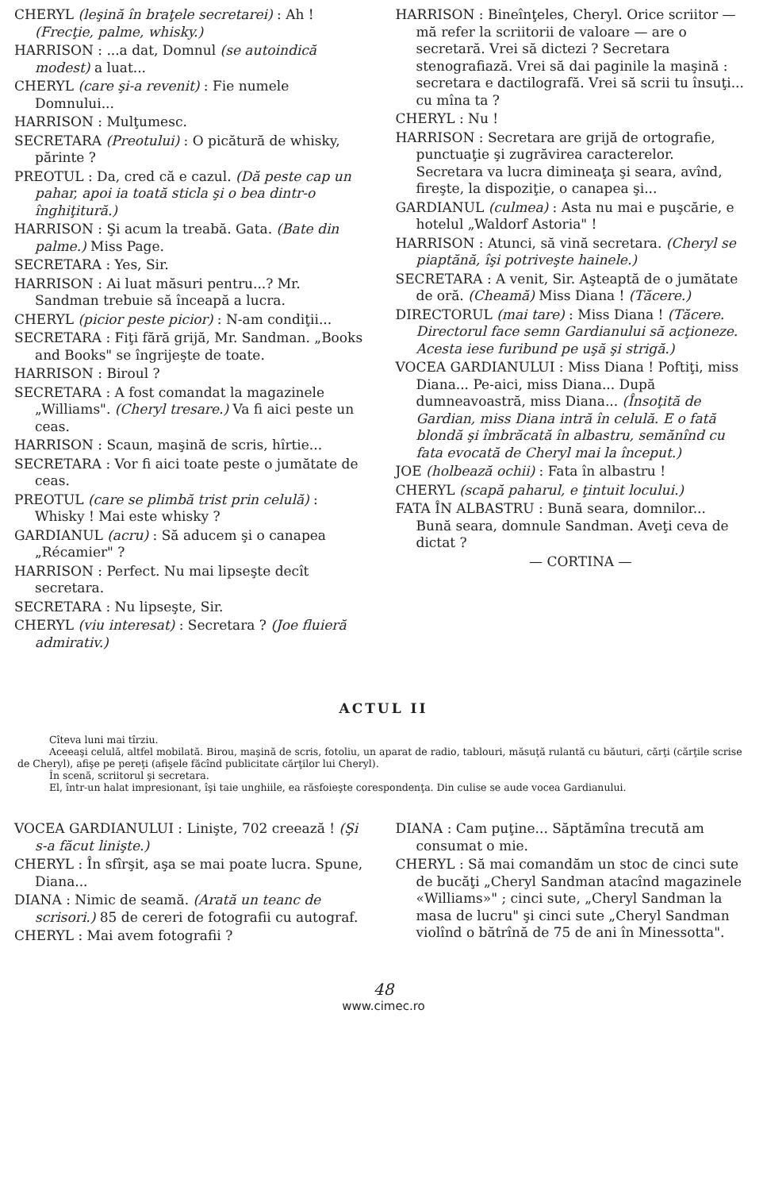CHERYL (leşină în braţele secretarei) : Ah ! (Frecţie, palme, whisky.)
HARRISON : ...a dat, Domnul (se autoindică modest) a luat...
CHERYL (care şi-a revenit) : Fie numele Domnului...
HARRISON : Mulţumesc.
SECRETARA (Preotului) : O picătură de whisky, părinte ?
PREOTUL : Da, cred că e cazul. (Dă peste cap un pahar, apoi ia toată sticla şi o bea dintr-o înghiţitură.)
HARRISON : Şi acum la treabă. Gata. (Bate din palme.) Miss Page.
SECRETARA : Yes, Sir.
HARRISON : Ai luat măsuri pentru...? Mr. Sandman trebuie să înceapă a lucra.
CHERYL (picior peste picior) : N-am condiţii...
SECRETARA : Fiţi fără grijă, Mr. Sandman. „Books and Books" se îngrijeşte de toate.
HARRISON : Biroul ?
SECRETARA : A fost comandat la magazinele „Williams". (Cheryl tresare.) Va fi aici peste un ceas.
HARRISON : Scaun, maşină de scris, hîrtie...
SECRETARA : Vor fi aici toate peste o jumătate de ceas.
PREOTUL (care se plimbă trist prin celulă) : Whisky ! Mai este whisky ?
GARDIANUL (acru) : Să aducem şi o canapea „Récamier" ?
HARRISON : Perfect. Nu mai lipseşte decît secretara.
SECRETARA : Nu lipseşte, Sir.
CHERYL (viu interesat) : Secretara ? (Joe fluieră admirativ.)
HARRISON : Bineînţeles, Cheryl. Orice scriitor — mă refer la scriitorii de valoare — are o secretară. Vrei să dictezi ? Secretara stenografiază. Vrei să dai paginile la maşină : secretara e dactilografă. Vrei să scrii tu însuţi... cu mîna ta ?
CHERYL : Nu !
HARRISON : Secretara are grijă de ortografie, punctuaţie şi zugrăvirea caracterelor. Secretara va lucra dimineaţa şi seara, avînd, fireşte, la dispoziţie, o canapea şi...
GARDIANUL (culmea) : Asta nu mai e puşcărie, e hotelul „Waldorf Astoria" !
HARRISON : Atunci, să vină secretara. (Cheryl se piaptănă, îşi potriveşte hainele.)
SECRETARA : A venit, Sir. Aşteaptă de o jumătate de oră. (Cheamă) Miss Diana ! (Tăcere.)
DIRECTORUL (mai tare) : Miss Diana ! (Tăcere. Directorul face semn Gardianului să acţioneze. Acesta iese furibund pe uşă şi strigă.)
VOCEA GARDIANULUI : Miss Diana ! Poftiţi, miss Diana... Pe-aici, miss Diana... După dumneavoastră, miss Diana... (Însoţită de Gardian, miss Diana intră în celulă. E o fată blondă şi îmbrăcată în albastru, semănînd cu fata evocată de Cheryl mai la început.)
JOE (holbează ochii) : Fata în albastru !
CHERYL (scapă paharul, e ţintuit locului.)
FATA ÎN ALBASTRU : Bună seara, domnilor... Bună seara, domnule Sandman. Aveţi ceva de dictat ?
— CORTINA —
ACTUL II
Cîteva luni mai tîrziu.
Aceeaşi celulă, altfel mobilată. Birou, maşină de scris, fotoliu, un aparat de radio, tablouri, măsuţă rulantă cu băuturi, cărţi (cărţile scrise de Cheryl), afişe pe pereţi (afişele făcînd publicitate cărţilor lui Cheryl).
În scenă, scriitorul şi secretara.
El, într-un halat impresionant, îşi taie unghiile, ea răsfoieşte corespondenţa. Din culise se aude vocea Gardianului.
VOCEA GARDIANULUI : Linişte, 702 creează ! (Şi s-a făcut linişte.)
CHERYL : În sfîrşit, aşa se mai poate lucra. Spune, Diana...
DIANA : Nimic de seamă. (Arată un teanc de scrisori.) 85 de cereri de fotografii cu autograf.
CHERYL : Mai avem fotografii ?
DIANA : Cam puţine... Săptămîna trecută am consumat o mie.
CHERYL : Să mai comandăm un stoc de cinci sute de bucăţi „Cheryl Sandman atacînd magazinele «Williams»" ; cinci sute, „Cheryl Sandman la masa de lucru" şi cinci sute „Cheryl Sandman violînd o bătrînă de 75 de ani în Minessotta".
48
www.cimec.ro